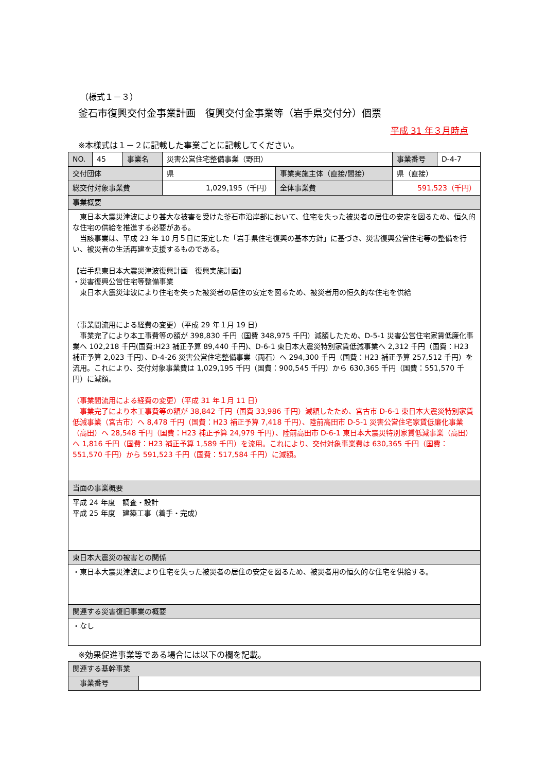（様式１－３）
釜石市復興交付金事業計画　復興交付金事業等（岩手県交付分）個票
平成 31 年３月時点
※本様式は１－２に記載した事業ごとに記載してください。
| NO. | 45 | 事業名 | 災害公営住宅整備事業（野田） | | 事業番号 | D-4-7 |
| 交付団体 | | | 県 | 事業実施主体（直接/間接） | 県（直接） | |
| 総交付対象事業費 | | | 1,029,195（千円） | 全体事業費 | 591,523（千円） | |
| 事業概要 | | | | | | |
| 東日本大震災津波により甚大な被害を受けた釜石市沿岸部において、住宅を失った被災者の居住の安定を図るため、恒久的な住宅の供給を推進する必要がある。 当該事業は、平成 23 年 10 月５日に策定した「岩手県住宅復興の基本方針」に基づき、災害復興公営住宅等の整備を行い、被災者の生活再建を支援するものである。 【岩手県東日本大震災津波復興計画 復興実施計画】 ・災害復興公営住宅等整備事業 東日本大震災津波により住宅を失った被災者の居住の安定を図るため、被災者用の恒久的な住宅を供給 （事業間流用による経費の変更）（平成 29 年１月 19 日） 事業完了により本工事費等の額が 398,830 千円（国費 348,975 千円）減額したため、D-5-1 災害公営住宅家賃低廉化事業へ 102,218 千円(国費:H23 補正予算 89,440 千円)、D-6-1 東日本大震災特別家賃低減事業へ 2,312 千円（国費：H23 補正予算 2,023 千円）、D-4-26 災害公営住宅整備事業（両石）へ 294,300 千円（国費：H23 補正予算 257,512 千円）を流用。これにより、交付対象事業費は 1,029,195 千円（国費：900,545 千円）から 630,365 千円（国費：551,570 千円）に減額。 （事業間流用による経費の変更）（平成 31 年１月 11 日） 事業完了により本工事費等の額が 38,842 千円（国費 33,986 千円）減額したため、宮古市 D-6-1 東日本大震災特別家賃低減事業（宮古市）へ 8,478 千円（国費：H23 補正予算 7,418 千円）、陸前高田市 D-5-1 災害公営住宅家賃低廉化事業（高田）へ 28,548 千円（国費：H23 補正予算 24,979 千円）、陸前高田市 D-6-1 東日本大震災特別家賃低減事業（高田）へ 1,816 千円（国費：H23 補正予算 1,589 千円）を流用。これにより、交付対象事業費は 630,365 千円（国費：551,570 千円）から 591,523 千円（国費：517,584 千円）に減額。 | | | | | | |
| 当面の事業概要 | | | | | | |
| 平成 24 年度 調査・設計 平成 25 年度 建築工事（着手・完成） | | | | | | |
| 東日本大震災の被害との関係 | | | | | | |
| ・東日本大震災津波により住宅を失った被災者の居住の安定を図るため、被災者用の恒久的な住宅を供給する。 | | | | | | |
| 関連する災害復旧事業の概要 | | | | | | |
| ・なし | | | | | | |
※効果促進事業等である場合には以下の欄を記載。
| 関連する基幹事業 | |
| 事業番号 | |